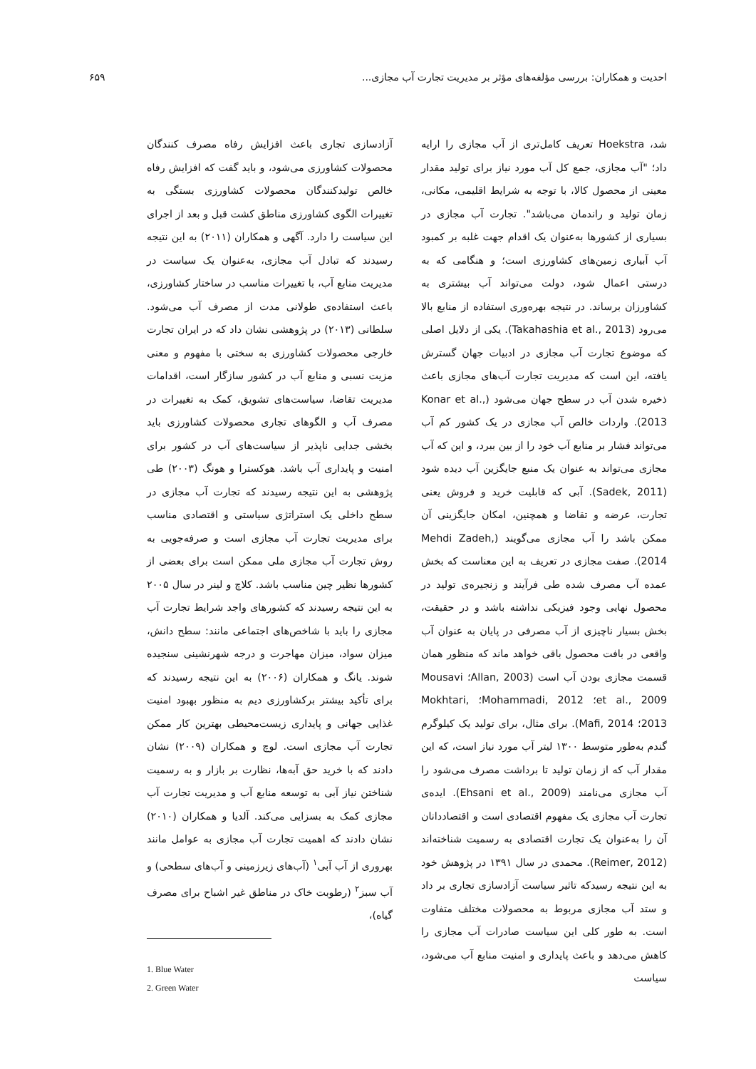احدیت و همکاران: بررسی مؤلفه‌های مؤثر بر مدیریت تجارت آب مجازی... ۶۵۹
شد، Hoekstra تعریف کامل‌تری از آب مجازی را ارایه داد؛ "آب مجازی، جمع کل آب مورد نیاز برای تولید مقدار معینی از محصول کالا، با توجه به شرایط اقلیمی، مکانی، زمان تولید و راندمان می‌باشد". تجارت آب مجازی در بسیاری از کشورها به‌عنوان یک اقدام جهت غلبه بر کمبود آب آبیاری زمین‌های کشاورزی است؛ و هنگامی که به درستی اعمال شود، دولت می‌تواند آب بیشتری به کشاورزان برساند. در نتیجه بهره‌وری استفاده از منابع بالا می‌رود (Takahashia et al., 2013). یکی از دلایل اصلی که موضوع تجارت آب مجازی در ادبیات جهان گسترش یافته، این است که مدیریت تجارت آب‌های مجازی باعث ذخیره شدن آب در سطح جهان می‌شود (Konar et al., 2013). واردات خالص آب مجازی در یک کشور کم آب می‌تواند فشار بر منابع آب خود را از بین ببرد، و این که آب مجازی می‌تواند به عنوان یک منبع جایگزین آب دیده شود (Sadek, 2011). آبی که قابلیت خرید و فروش یعنی تجارت، عرضه و تقاضا و همچنین، امکان جایگزینی آن ممکن باشد را آب مجازی می‌گویند (Mehdi Zadeh, 2014). صفت مجازی در تعریف به این معناست که بخش عمده آب مصرف شده طی فرآیند و زنجیره‌ی تولید در محصول نهایی وجود فیزیکی نداشته باشد و در حقیقت، بخش بسیار ناچیزی از آب مصرفی در پایان به عنوان آب واقعی در بافت محصول باقی خواهد ماند که منظور همان قسمت مجازی بودن آب است (Allan, 2003؛ Mousavi et al., 2009؛ Mohammadi, 2012؛ Mokhtari, 2013؛ Mafi, 2014). برای مثال، برای تولید یک کیلوگرم گندم به‌طور متوسط ۱۳۰۰ لیتر آب مورد نیاز است، که این مقدار آب که از زمان تولید تا برداشت مصرف می‌شود را آب مجازی می‌نامند (Ehsani et al., 2009). ایده‌ی تجارت آب مجازی یک مفهوم اقتصادی است و اقتصاددانان آن را به‌عنوان یک تجارت اقتصادی به رسمیت شناخته‌اند (Reimer, 2012). محمدی در سال ۱۳۹۱ در پژوهش خود به این نتیجه رسیدکه تاثیر سیاست آزادسازی تجاری بر داد و ستد آب مجازی مربوط به محصولات مختلف متفاوت است. به طور کلی این سیاست صادرات آب مجازی را کاهش می‌دهد و باعث پایداری و امنیت منابع آب می‌شود، سیاست
آزادسازی تجاری باعث افزایش رفاه مصرف کنندگان محصولات کشاورزی می‌شود، و باید گفت که افزایش رفاه خالص تولیدکنندگان محصولات کشاورزی بستگی به تغییرات الگوی کشاورزی مناطق کشت قبل و بعد از اجرای این سیاست را دارد. آگهی و همکاران (۲۰۱۱) به این نتیجه رسیدند که تبادل آب مجازی، به‌عنوان یک سیاست در مدیریت منابع آب، با تغییرات مناسب در ساختار کشاورزی، باعث استفاده‌ی طولانی مدت از مصرف آب می‌شود. سلطانی (۲۰۱۳) در پژوهشی نشان داد که در ایران تجارت خارجی محصولات کشاورزی به سختی با مفهوم و معنی مزیت نسبی و منابع آب در کشور سازگار است، اقدامات مدیریت تقاضا، سیاست‌های تشویق، کمک به تغییرات در مصرف آب و الگوهای تجاری محصولات کشاورزی باید بخشی جدایی ناپذیر از سیاست‌های آب در کشور برای امنیت و پایداری آب باشد. هوکسترا و هونگ (۲۰۰۳) طی پژوهشی به این نتیجه رسیدند که تجارت آب مجازی در سطح داخلی یک استراتژی سیاستی و اقتصادی مناسب برای مدیریت تجارت آب مجازی است و صرفه‌جویی به روش تجارت آب مجازی ملی ممکن است برای بعضی از کشورها نظیر چین مناسب باشد. کلاچ و لینر در سال ۲۰۰۵ به این نتیجه رسیدند که کشورهای واجد شرایط تجارت آب مجازی را باید با شاخص‌های اجتماعی مانند: سطح دانش، میزان سواد، میزان مهاجرت و درجه شهرنشینی سنجیده شوند. یانگ و همکاران (۲۰۰۶) به این نتیجه رسیدند که برای تأکید بیشتر برکشاورزی دیم به منظور بهبود امنیت غذایی جهانی و پایداری زیست‌محیطی بهترین کار ممکن تجارت آب مجازی است. لوچ و همکاران (۲۰۰۹) نشان دادند که با خرید حق آبه‌ها، نظارت بر بازار و به رسمیت شناختن نیاز آبی به توسعه منابع آب و مدیریت تجارت آب مجازی کمک به بسزایی می‌کند. آلدیا و همکاران (۲۰۱۰) نشان دادند که اهمیت تجارت آب مجازی به عوامل مانند بهروری از آب آبی<sup>۱</sup> (آب‌های زیرزمینی و آب‌های سطحی) و آب سبز<sup>۲</sup> (رطوبت خاک در مناطق غیر اشباح برای مصرف گیاه)،
1. Blue Water
2. Green Water